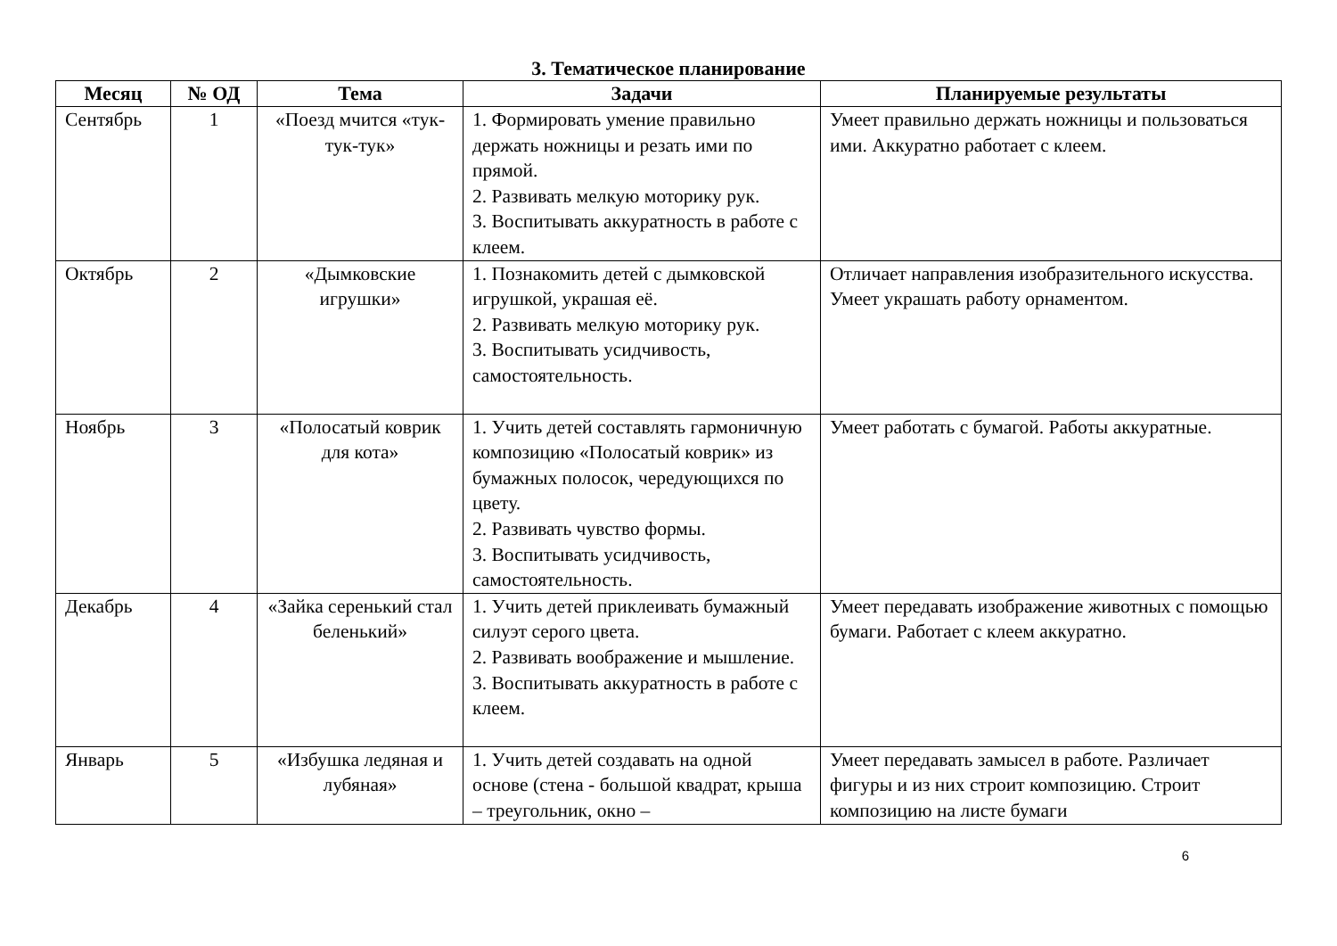3. Тематическое планирование
| Месяц | № ОД | Тема | Задачи | Планируемые результаты |
| --- | --- | --- | --- | --- |
| Сентябрь | 1 | «Поезд мчится «тук-тук-тук» | 1. Формировать умение правильно держать ножницы и резать ими по прямой. 2. Развивать мелкую моторику рук. 3. Воспитывать аккуратность в работе с клеем. | Умеет правильно держать ножницы и пользоваться ими. Аккуратно работает с клеем. |
| Октябрь | 2 | «Дымковские игрушки» | 1. Познакомить детей с дымковской игрушкой, украшая её. 2. Развивать мелкую моторику рук. 3. Воспитывать усидчивость, самостоятельность. | Отличает направления изобразительного искусства. Умеет украшать работу орнаментом. |
| Ноябрь | 3 | «Полосатый коврик для кота» | 1. Учить детей составлять гармоничную композицию «Полосатый коврик» из бумажных полосок, чередующихся по цвету. 2. Развивать чувство формы. 3. Воспитывать усидчивость, самостоятельность. | Умеет работать с бумагой. Работы аккуратные. |
| Декабрь | 4 | «Зайка серенький стал беленький» | 1. Учить детей приклеивать бумажный силуэт серого цвета. 2. Развивать воображение и мышление. 3. Воспитывать аккуратность в работе с клеем. | Умеет передавать изображение животных с помощью бумаги. Работает с клеем аккуратно. |
| Январь | 5 | «Избушка ледяная и лубяная» | 1. Учить детей создавать на одной основе (стена - большой квадрат, крыша – треугольник, окно – | Умеет передавать замысел в работе. Различает фигуры и из них строит композицию. Строит композицию на листе бумаги |
6